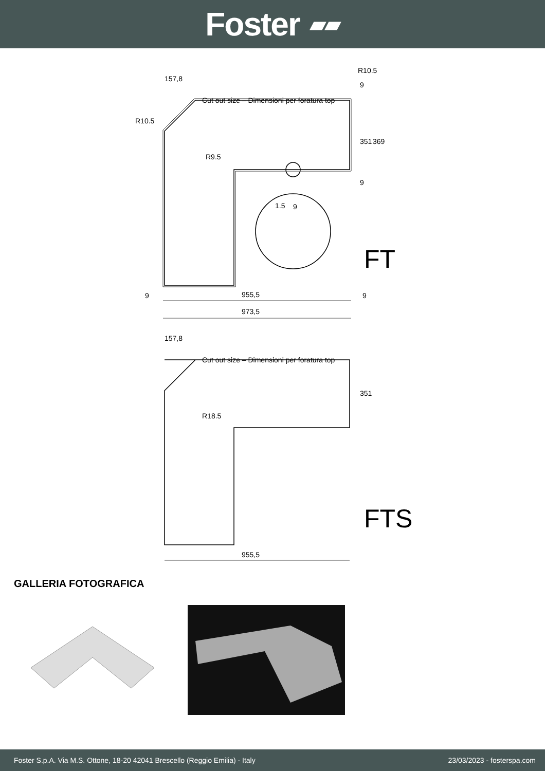Foster ▰▰
157,8
R10.5
R10.5
Cut out size – Dimensioni per foratura top
R9.5
9
1.5
351
369
9
9
9
955,5
9
973,5
FT
157,8
Cut out size – Dimensioni per foratura top
351
R18.5
955,5
FTS
GALLERIA FOTOGRAFICA
Foster S.p.A. Via M.S. Ottone, 18-20 42041 Brescello (Reggio Emilia) - Italy 23/03/2023 - fosterspa.com